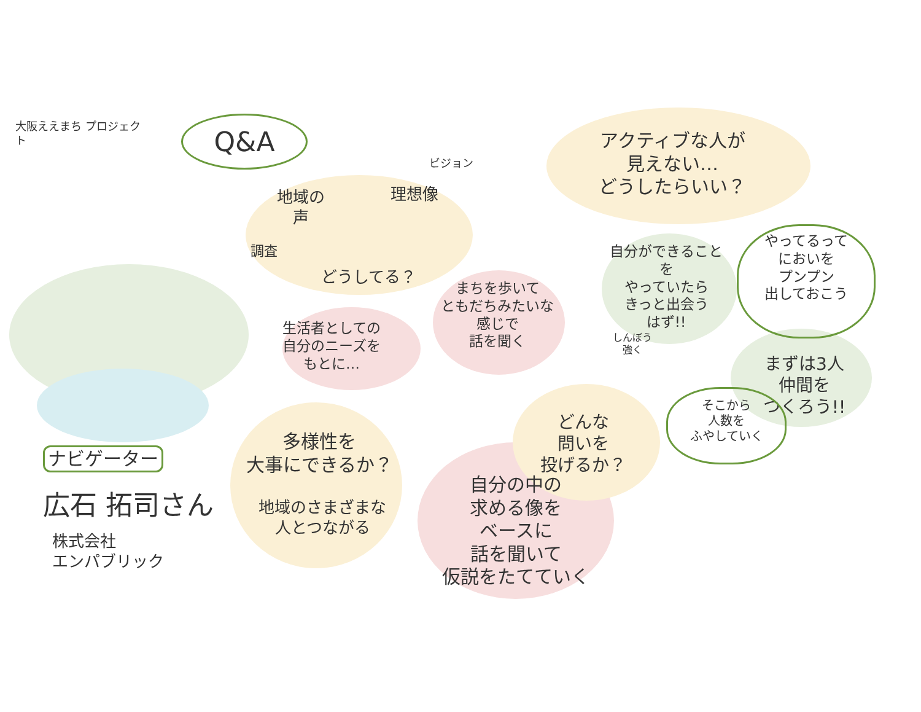大阪ええまち プロジェクト
Q&A
ナビゲーター
広石 拓司さん
株式会社
エンパブリック
地域の
声
調査
理想像
ビジョン
どうしてる？
アクティブな人が
見えない…
どうしたらいい？
生活者としての
自分のニーズを
もとに…
まちを歩いて
ともだちみたいな
感じで
話を聞く
多様性を
大事にできるか？
地域のさまざまな
人とつながる
どんな
問いを
投げるか？
自分の中の
求める像を
ベースに
話を聞いて
仮説をたてていく
自分ができることを
やっていたら
きっと出会う
はず!!
しんぼう
強く
やってるって
においを
プンプン
出しておこう
まずは3人
仲間を
つくろう!!
そこから
人数を
ふやしていく